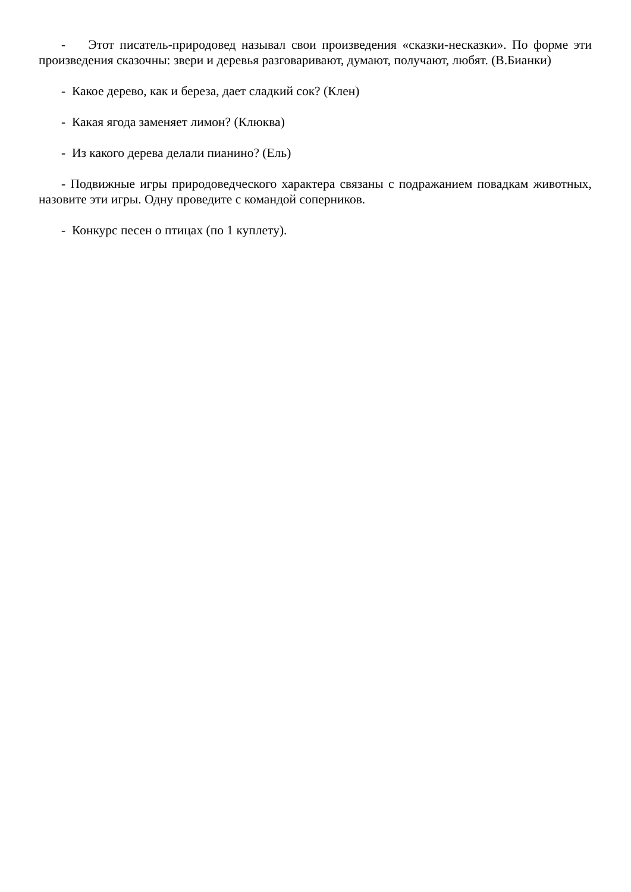- Этот писатель-природовед называл свои произведения «сказки-несказки». По форме эти произведения сказочны: звери и деревья разговаривают, думают, получают, любят. (В.Бианки)
- Какое дерево, как и береза, дает сладкий сок? (Клен)
- Какая ягода заменяет лимон? (Клюква)
- Из какого дерева делали пианино? (Ель)
- Подвижные игры природоведческого характера связаны с подражанием повадкам животных, назовите эти игры. Одну проведите с командой соперников.
- Конкурс песен о птицах (по 1 куплету).